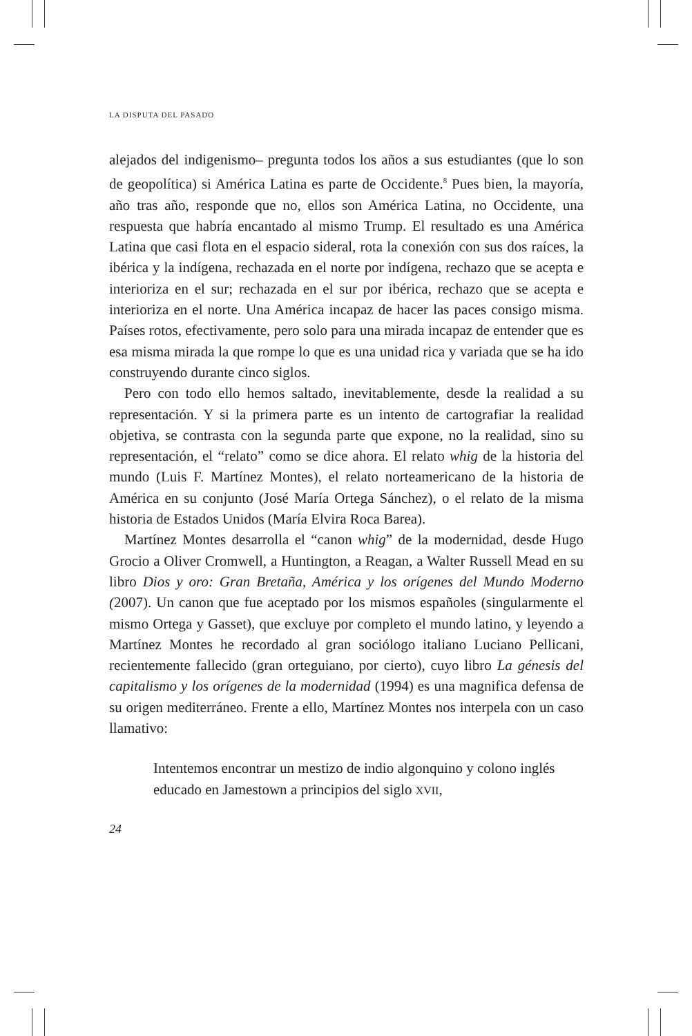LA DISPUTA DEL PASADO
alejados del indigenismo– pregunta todos los años a sus estudiantes (que lo son de geopolítica) si América Latina es parte de Occidente.<sup>8</sup> Pues bien, la mayoría, año tras año, responde que no, ellos son América Latina, no Occidente, una respuesta que habría encantado al mismo Trump. El resultado es una América Latina que casi flota en el espacio sideral, rota la conexión con sus dos raíces, la ibérica y la indígena, rechazada en el norte por indígena, rechazo que se acepta e interioriza en el sur; rechazada en el sur por ibérica, rechazo que se acepta e interioriza en el norte. Una América incapaz de hacer las paces consigo misma. Países rotos, efectivamente, pero solo para una mirada incapaz de entender que es esa misma mirada la que rompe lo que es una unidad rica y variada que se ha ido construyendo durante cinco siglos.
Pero con todo ello hemos saltado, inevitablemente, desde la realidad a su representación. Y si la primera parte es un intento de cartografiar la realidad objetiva, se contrasta con la segunda parte que expone, no la realidad, sino su representación, el “relato” como se dice ahora. El relato whig de la historia del mundo (Luis F. Martínez Montes), el relato norteamericano de la historia de América en su conjunto (José María Ortega Sánchez), o el relato de la misma historia de Estados Unidos (María Elvira Roca Barea).
Martínez Montes desarrolla el “canon whig” de la modernidad, desde Hugo Grocio a Oliver Cromwell, a Huntington, a Reagan, a Walter Russell Mead en su libro Dios y oro: Gran Bretaña, América y los orígenes del Mundo Moderno (2007). Un canon que fue aceptado por los mismos españoles (singularmente el mismo Ortega y Gasset), que excluye por completo el mundo latino, y leyendo a Martínez Montes he recordado al gran sociólogo italiano Luciano Pellicani, recientemente fallecido (gran orteguiano, por cierto), cuyo libro La génesis del capitalismo y los orígenes de la modernidad (1994) es una magnifica defensa de su origen mediterráneo. Frente a ello, Martínez Montes nos interpela con un caso llamativo:
Intentemos encontrar un mestizo de indio algonquino y colono inglés educado en Jamestown a principios del siglo XVII,
24